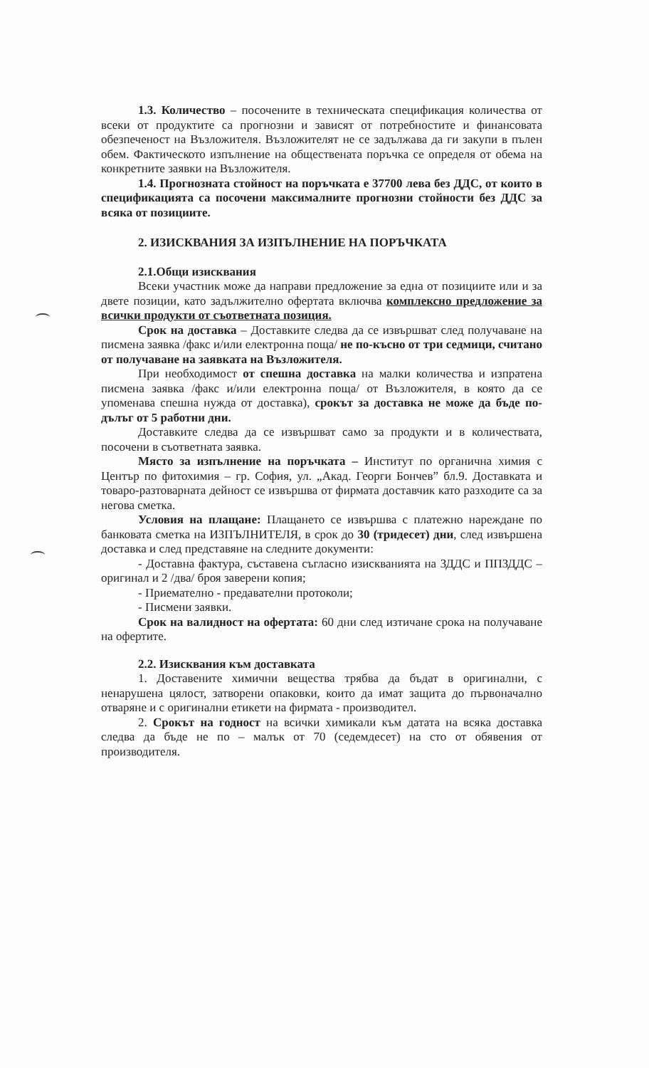1.3. Количество – посочените в техническата спецификация количества от всеки от продуктите са прогнозни и зависят от потребностите и финансовата обезпеченост на Възложителя. Възложителят не се задължава да ги закупи в пълен обем. Фактическото изпълнение на обществената поръчка се определя от обема на конкретните заявки на Възложителя.
1.4. Прогнозната стойност на поръчката е 37700 лева без ДДС, от които в спецификацията са посочени максималните прогнозни стойности без ДДС за всяка от позициите.
2. ИЗИСКВАНИЯ ЗА ИЗПЪЛНЕНИЕ НА ПОРЪЧКАТА
2.1.Общи изисквания
Всеки участник може да направи предложение за една от позициите или и за двете позиции, като задължително офертата включва комплексно предложение за всички продукти от съответната позиция.
Срок на доставка – Доставките следва да се извършват след получаване на писмена заявка /факс и/или електронна поща/ не по-късно от три седмици, считано от получаване на заявката на Възложителя.
При необходимост от спешна доставка на малки количества и изпратена писмена заявка /факс и/или електронна поща/ от Възложителя, в която да се упоменава спешна нужда от доставка), срокът за доставка не може да бъде по-дълъг от 5 работни дни.
Доставките следва да се извършват само за продукти и в количествата, посочени в съответната заявка.
Място за изпълнение на поръчката – Институт по органична химия с Център по фитохимия – гр. София, ул. „Акад. Георги Бончев” бл.9. Доставката и товаро-разтоварната дейност се извършва от фирмата доставчик като разходите са за негова сметка.
Условия на плащане: Плащането се извършва с платежно нареждане по банковата сметка на ИЗПЪЛНИТЕЛЯ, в срок до 30 (тридесет) дни, след извършена доставка и след представяне на следните документи:
- Доставна фактура, съставена съгласно изискванията на ЗДДС и ППЗДДС – оригинал и 2 /два/ броя заверени копия;
- Приемателно - предавателни протоколи;
- Писмени заявки.
Срок на валидност на офертата: 60 дни след изтичане срока на получаване на офертите.
2.2. Изисквания към доставката
1. Доставените химични вещества трябва да бъдат в оригинални, с ненарушена цялост, затворени опаковки, които да имат защита до първоначално отваряне и с оригинални етикети на фирмата - производител.
2. Срокът на годност на всички химикали към датата на всяка доставка следва да бъде не по – малък от 70 (седемдесет) на сто от обявения от производителя.